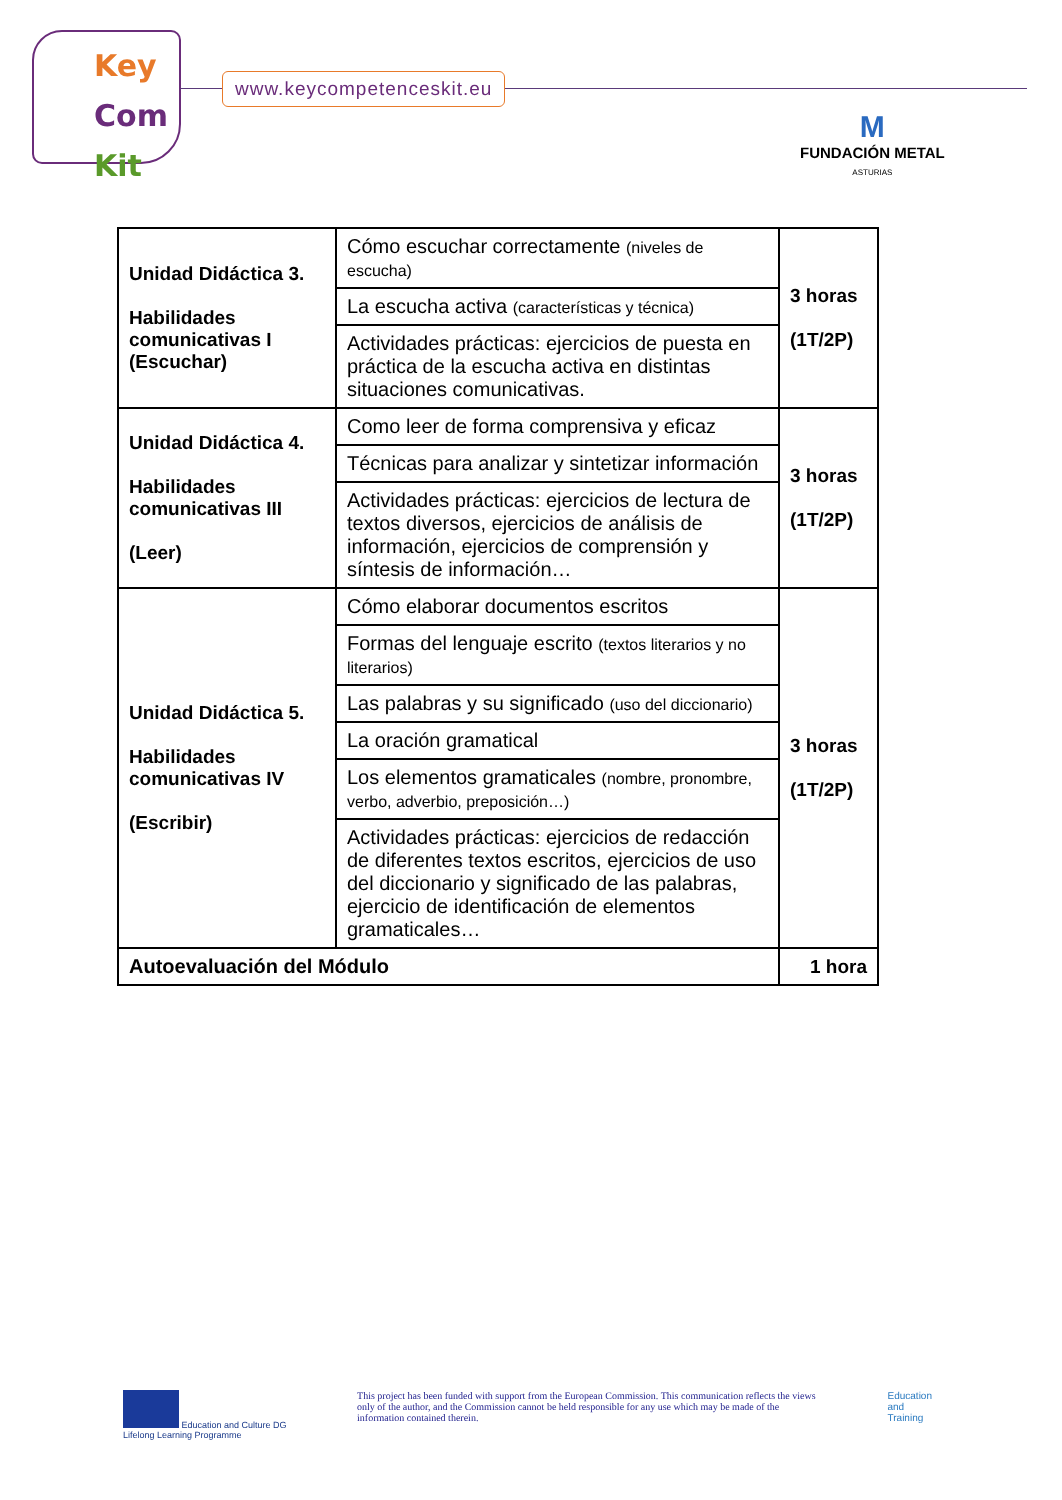Key
Com
Kit
www.keycompetenceskit.eu
M
FUNDACIÓN METAL
ASTURIAS
| Unidad Didáctica 3. Habilidades comunicativas I (Escuchar) | Cómo escuchar correctamente (niveles de escucha) | 3 horas (1T/2P) |
| | La escucha activa (características y técnica) | |
| | Actividades prácticas: ejercicios de puesta en práctica de la escucha activa en distintas situaciones comunicativas. | |
| Unidad Didáctica 4. Habilidades comunicativas III (Leer) | Como leer de forma comprensiva y eficaz | 3 horas (1T/2P) |
| | Técnicas para analizar y sintetizar información | |
| | Actividades prácticas: ejercicios de lectura de textos diversos, ejercicios de análisis de información, ejercicios de comprensión y síntesis de información… | |
| Unidad Didáctica 5. Habilidades comunicativas IV (Escribir) | Cómo elaborar documentos escritos | 3 horas (1T/2P) |
| | Formas del lenguaje escrito (textos literarios y no literarios) | |
| | Las palabras y su significado (uso del diccionario) | |
| | La oración gramatical | |
| | Los elementos gramaticales (nombre, pronombre, verbo, adverbio, preposición…) | |
| | Actividades prácticas: ejercicios de redacción de diferentes textos escritos, ejercicios de uso del diccionario y significado de las palabras, ejercicio de identificación de elementos gramaticales… | |
| Autoevaluación del Módulo | | 1 hora |
Education and Culture DG
Lifelong Learning Programme
This project has been funded with support from the European Commission. This communication reflects the views only of the author, and the Commission cannot be held responsible for any use which may be made of the information contained therein.
Education
and
Training